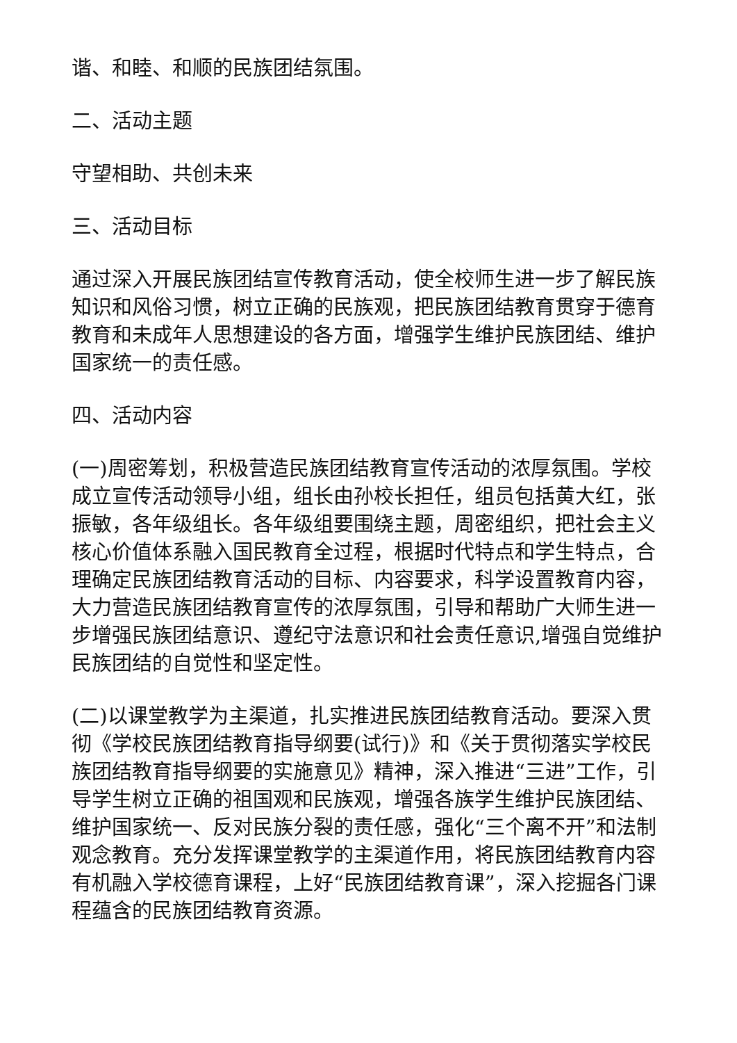谐、和睦、和顺的民族团结氛围。
二、活动主题
守望相助、共创未来
三、活动目标
通过深入开展民族团结宣传教育活动，使全校师生进一步了解民族知识和风俗习惯，树立正确的民族观，把民族团结教育贯穿于德育教育和未成年人思想建设的各方面，增强学生维护民族团结、维护国家统一的责任感。
四、活动内容
(一)周密筹划，积极营造民族团结教育宣传活动的浓厚氛围。学校成立宣传活动领导小组，组长由孙校长担任，组员包括黄大红，张振敏，各年级组长。各年级组要围绕主题，周密组织，把社会主义核心价值体系融入国民教育全过程，根据时代特点和学生特点，合理确定民族团结教育活动的目标、内容要求，科学设置教育内容，大力营造民族团结教育宣传的浓厚氛围，引导和帮助广大师生进一步增强民族团结意识、遵纪守法意识和社会责任意识,增强自觉维护民族团结的自觉性和坚定性。
(二)以课堂教学为主渠道，扎实推进民族团结教育活动。要深入贯彻《学校民族团结教育指导纲要(试行)》和《关于贯彻落实学校民族团结教育指导纲要的实施意见》精神，深入推进“三进”工作，引导学生树立正确的祖国观和民族观，增强各族学生维护民族团结、维护国家统一、反对民族分裂的责任感，强化“三个离不开”和法制观念教育。充分发挥课堂教学的主渠道作用，将民族团结教育内容有机融入学校德育课程，上好“民族团结教育课”，深入挖掘各门课程蕴含的民族团结教育资源。